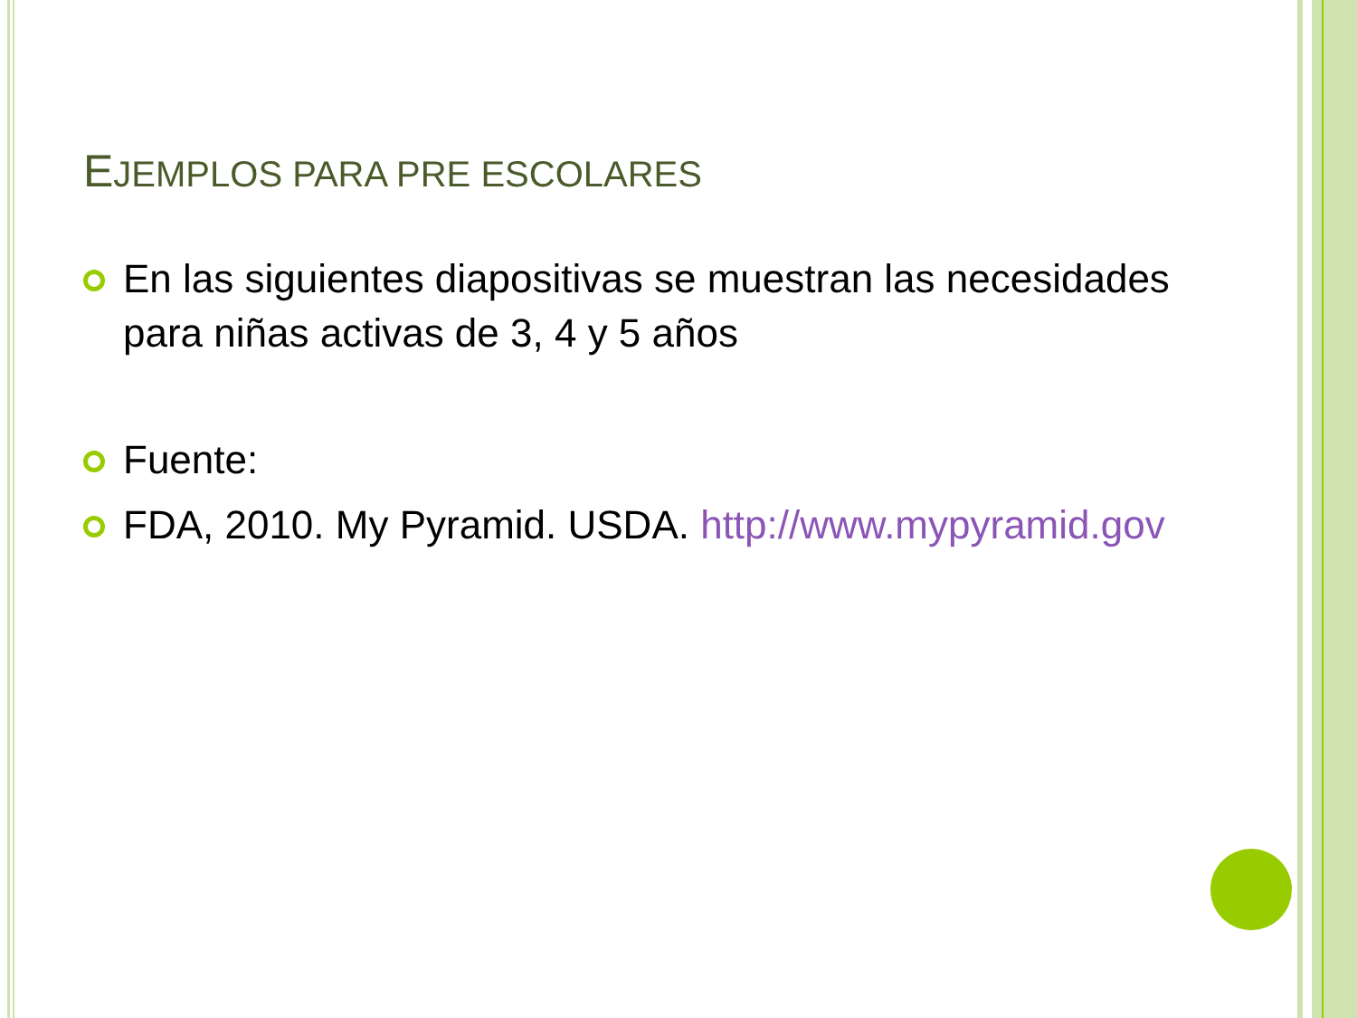EJEMPLOS PARA PRE ESCOLARES
En las siguientes diapositivas se muestran las necesidades para niñas activas de 3, 4 y 5 años
Fuente:
FDA, 2010. My Pyramid. USDA. http://www.mypyramid.gov